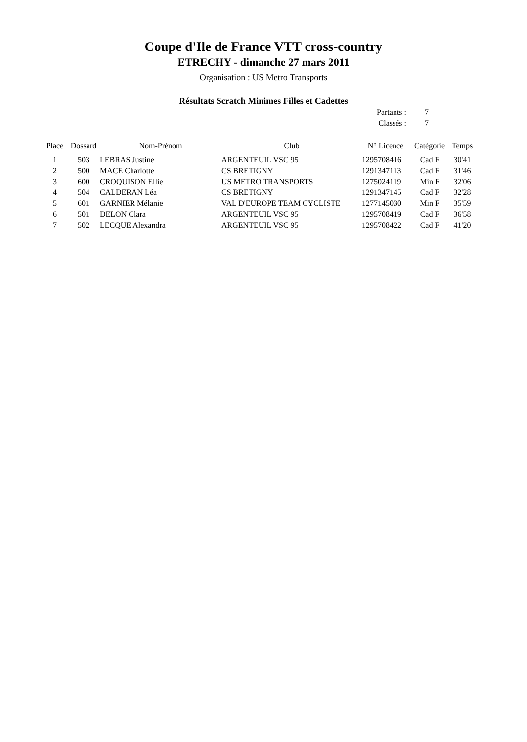Coupe d'Ile de France VTT cross-country
ETRECHY - dimanche 27 mars 2011
Organisation : US Metro Transports
Résultats Scratch Minimes Filles et Cadettes
Partants : 7
Classés : 7
| Place | Dossard | Nom-Prénom | Club | N° Licence | Catégorie | Temps |
| --- | --- | --- | --- | --- | --- | --- |
| 1 | 503 | LEBRAS Justine | ARGENTEUIL VSC 95 | 1295708416 | Cad F | 30'41 |
| 2 | 500 | MACE Charlotte | CS BRETIGNY | 1291347113 | Cad F | 31'46 |
| 3 | 600 | CROQUISON Ellie | US METRO TRANSPORTS | 1275024119 | Min F | 32'06 |
| 4 | 504 | CALDERAN Léa | CS BRETIGNY | 1291347145 | Cad F | 32'28 |
| 5 | 601 | GARNIER Mélanie | VAL D'EUROPE TEAM CYCLISTE | 1277145030 | Min F | 35'59 |
| 6 | 501 | DELON Clara | ARGENTEUIL VSC 95 | 1295708419 | Cad F | 36'58 |
| 7 | 502 | LECQUE Alexandra | ARGENTEUIL VSC 95 | 1295708422 | Cad F | 41'20 |